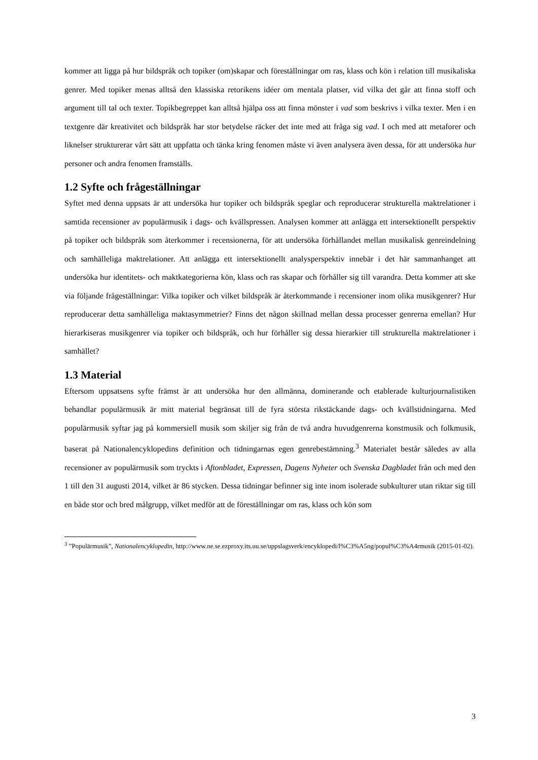kommer att ligga på hur bildspråk och topiker (om)skapar och föreställningar om ras, klass och kön i relation till musikaliska genrer. Med topiker menas alltså den klassiska retorikens idéer om mentala platser, vid vilka det går att finna stoff och argument till tal och texter. Topikbegreppet kan alltså hjälpa oss att finna mönster i vad som beskrivs i vilka texter. Men i en textgenre där kreativitet och bildspråk har stor betydelse räcker det inte med att fråga sig vad. I och med att metaforer och liknelser strukturerar vårt sätt att uppfatta och tänka kring fenomen måste vi även analysera även dessa, för att undersöka hur personer och andra fenomen framställs.
1.2 Syfte och frågeställningar
Syftet med denna uppsats är att undersöka hur topiker och bildspråk speglar och reproducerar strukturella maktrelationer i samtida recensioner av populärmusik i dags- och kvällspressen. Analysen kommer att anlägga ett intersektionellt perspektiv på topiker och bildspråk som återkommer i recensionerna, för att undersöka förhållandet mellan musikalisk genreindelning och samhälleliga maktrelationer. Att anlägga ett intersektionellt analysperspektiv innebär i det här sammanhanget att undersöka hur identitets- och maktkategorierna kön, klass och ras skapar och förhåller sig till varandra. Detta kommer att ske via följande frågeställningar: Vilka topiker och vilket bildspråk är återkommande i recensioner inom olika musikgenrer? Hur reproducerar detta samhälleliga maktasymmetrier? Finns det någon skillnad mellan dessa processer genrerna emellan? Hur hierarkiseras musikgenrer via topiker och bildspråk, och hur förhåller sig dessa hierarkier till strukturella maktrelationer i samhället?
1.3 Material
Eftersom uppsatsens syfte främst är att undersöka hur den allmänna, dominerande och etablerade kulturjournalistiken behandlar populärmusik är mitt material begränsat till de fyra största rikstäckande dags- och kvällstidningarna. Med populärmusik syftar jag på kommersiell musik som skiljer sig från de två andra huvudgenrerna konstmusik och folkmusik, baserat på Nationalencyklopedins definition och tidningarnas egen genrebestämning.<sup>3</sup> Materialet består således av alla recensioner av populärmusik som tryckts i Aftonbladet, Expressen, Dagens Nyheter och Svenska Dagbladet från och med den 1 till den 31 augusti 2014, vilket är 86 stycken. Dessa tidningar befinner sig inte inom isolerade subkulturer utan riktar sig till en både stor och bred målgrupp, vilket medför att de föreställningar om ras, klass och kön som
<sup>3</sup> ”Populärmusik”, Nationalencyklopedin, http://www.ne.se.ezproxy.its.uu.se/uppslagsverk/encyklopedi/l%C3%A5ng/popul%C3%A4rmusik (2015-01-02).
3